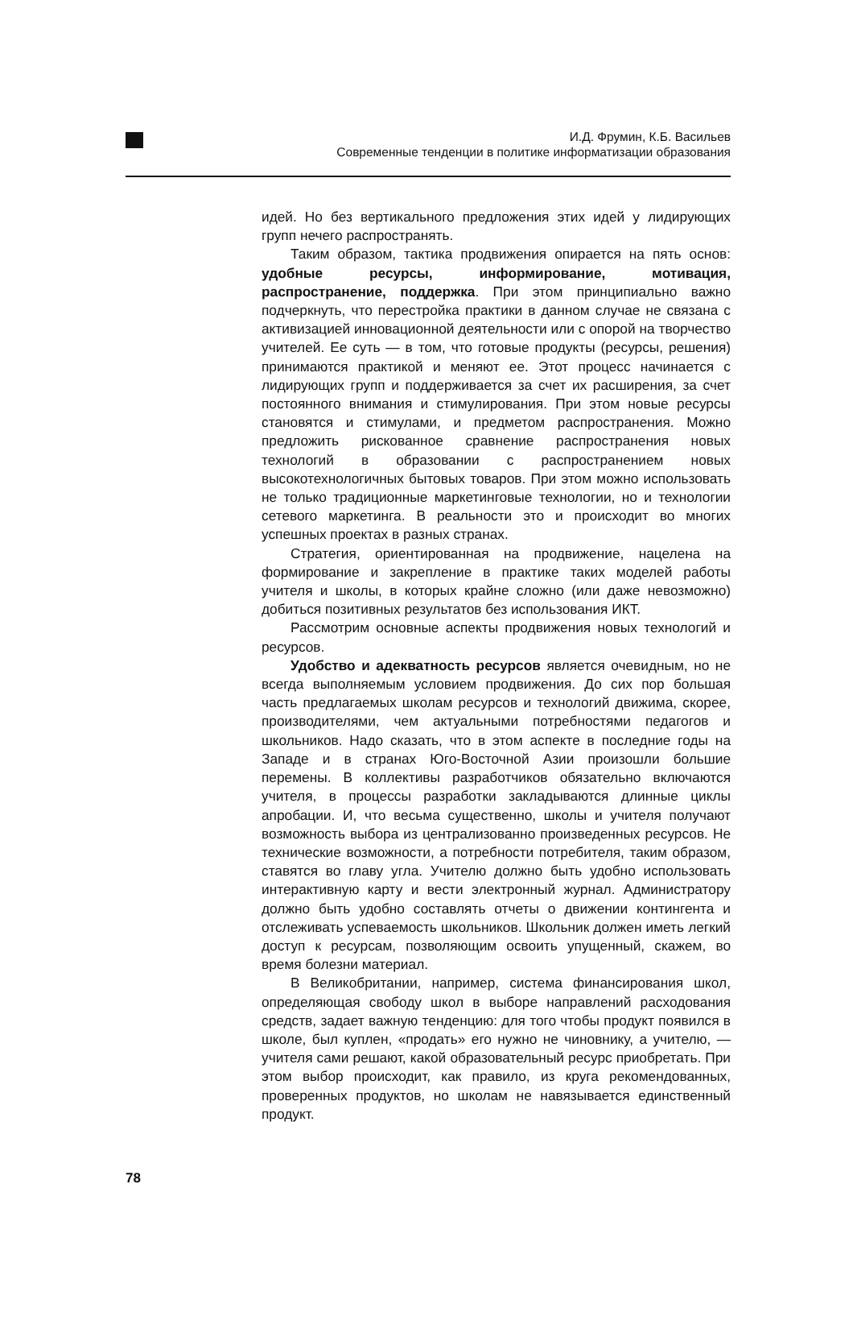И.Д. Фрумин, К.Б. Васильев
Современные тенденции в политике информатизации образования
идей. Но без вертикального предложения этих идей у лидирующих групп нечего распространять.
Таким образом, тактика продвижения опирается на пять основ: удобные ресурсы, информирование, мотивация, распространение, поддержка. При этом принципиально важно подчеркнуть, что перестройка практики в данном случае не связана с активизацией инновационной деятельности или с опорой на творчество учителей. Ее суть — в том, что готовые продукты (ресурсы, решения) принимаются практикой и меняют ее. Этот процесс начинается с лидирующих групп и поддерживается за счет их расширения, за счет постоянного внимания и стимулирования. При этом новые ресурсы становятся и стимулами, и предметом распространения. Можно предложить рискованное сравнение распространения новых технологий в образовании с распространением новых высокотехнологичных бытовых товаров. При этом можно использовать не только традиционные маркетинговые технологии, но и технологии сетевого маркетинга. В реальности это и происходит во многих успешных проектах в разных странах.
Стратегия, ориентированная на продвижение, нацелена на формирование и закрепление в практике таких моделей работы учителя и школы, в которых крайне сложно (или даже невозможно) добиться позитивных результатов без использования ИКТ.
Рассмотрим основные аспекты продвижения новых технологий и ресурсов.
Удобство и адекватность ресурсов является очевидным, но не всегда выполняемым условием продвижения. До сих пор большая часть предлагаемых школам ресурсов и технологий движима, скорее, производителями, чем актуальными потребностями педагогов и школьников. Надо сказать, что в этом аспекте в последние годы на Западе и в странах Юго-Восточной Азии произошли большие перемены. В коллективы разработчиков обязательно включаются учителя, в процессы разработки закладываются длинные циклы апробации. И, что весьма существенно, школы и учителя получают возможность выбора из централизованно произведенных ресурсов. Не технические возможности, а потребности потребителя, таким образом, ставятся во главу угла. Учителю должно быть удобно использовать интерактивную карту и вести электронный журнал. Администратору должно быть удобно составлять отчеты о движении контингента и отслеживать успеваемость школьников. Школьник должен иметь легкий доступ к ресурсам, позволяющим освоить упущенный, скажем, во время болезни материал.
В Великобритании, например, система финансирования школ, определяющая свободу школ в выборе направлений расходования средств, задает важную тенденцию: для того чтобы продукт появился в школе, был куплен, «продать» его нужно не чиновнику, а учителю, — учителя сами решают, какой образовательный ресурс приобретать. При этом выбор происходит, как правило, из круга рекомендованных, проверенных продуктов, но школам не навязывается единственный продукт.
78